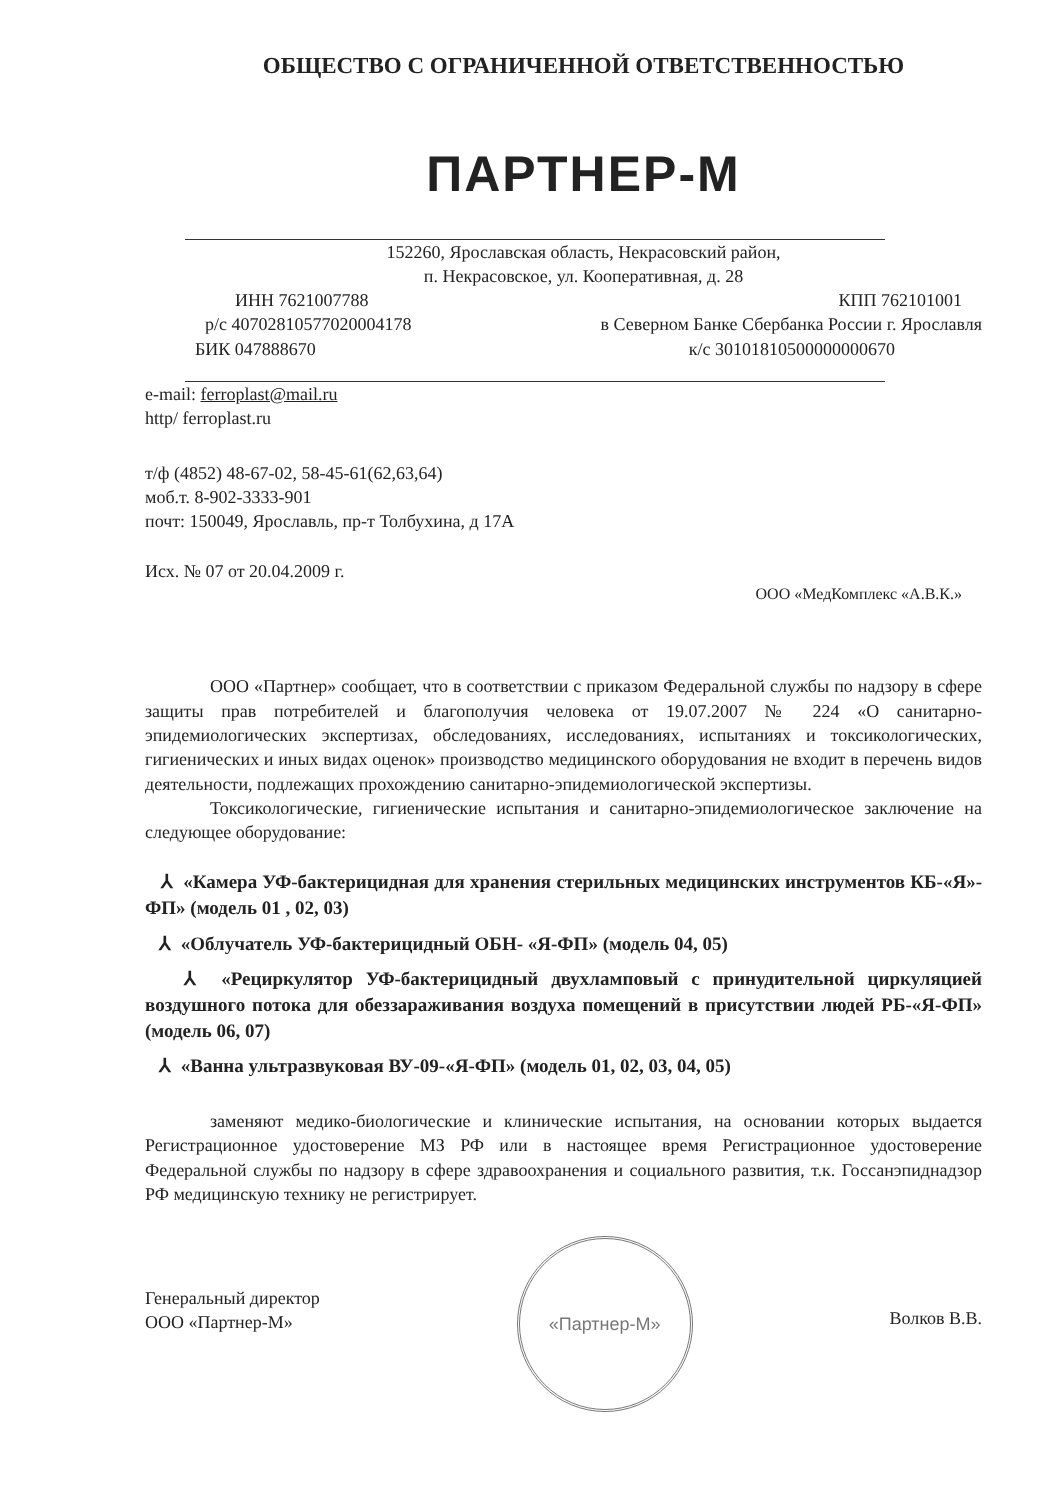ОБЩЕСТВО С ОГРАНИЧЕННОЙ ОТВЕТСТВЕННОСТЬЮ
ПАРТНЕР-М
152260, Ярославская область, Некрасовский район,
п. Некрасовское, ул. Кооперативная, д. 28
ИНН 7621007788 КПП 762101001
р/с 40702810577020004178 в Северном Банке Сбербанка России г. Ярославля
БИК 047888670 к/с 30101810500000000670
e-mail: ferroplast@mail.ru
http/ ferroplast.ru
т/ф (4852) 48-67-02, 58-45-61(62,63,64)
моб.т. 8-902-3333-901
почт: 150049, Ярославль, пр-т Толбухина, д 17А
Исх. № 07 от 20.04.2009 г.
ООО «МедКомплекс «А.В.К.»
ООО «Партнер» сообщает, что в соответствии с приказом Федеральной службы по надзору в сфере защиты прав потребителей и благополучия человека от 19.07.2007 № 224 «О санитарно-эпидемиологических экспертизах, обследованиях, исследованиях, испытаниях и токсикологических, гигиенических и иных видах оценок» производство медицинского оборудования не входит в перечень видов деятельности, подлежащих прохождению санитарно-эпидемиологической экспертизы.
Токсикологические, гигиенические испытания и санитарно-эпидемиологическое заключение на следующее оборудование:
⅄ «Камера УФ-бактерицидная для хранения стерильных медицинских инструментов КБ-«Я»-ФП» (модель 01 , 02, 03)
⅄ «Облучатель УФ-бактерицидный ОБН- «Я-ФП» (модель 04, 05)
⅄ «Рециркулятор УФ-бактерицидный двухламповый с принудительной циркуляцией воздушного потока для обеззараживания воздуха помещений в присутствии людей РБ-«Я-ФП» (модель 06, 07)
⅄ «Ванна ультразвуковая ВУ-09-«Я-ФП» (модель 01, 02, 03, 04, 05)
заменяют медико-биологические и клинические испытания, на основании которых выдается Регистрационное удостоверение МЗ РФ или в настоящее время Регистрационное удостоверение Федеральной службы по надзору в сфере здравоохранения и социального развития, т.к. Госсанэпиднадзор РФ медицинскую технику не регистрирует.
Генеральный директор
ООО «Партнер-М»
«Партнер-М»
Волков В.В.